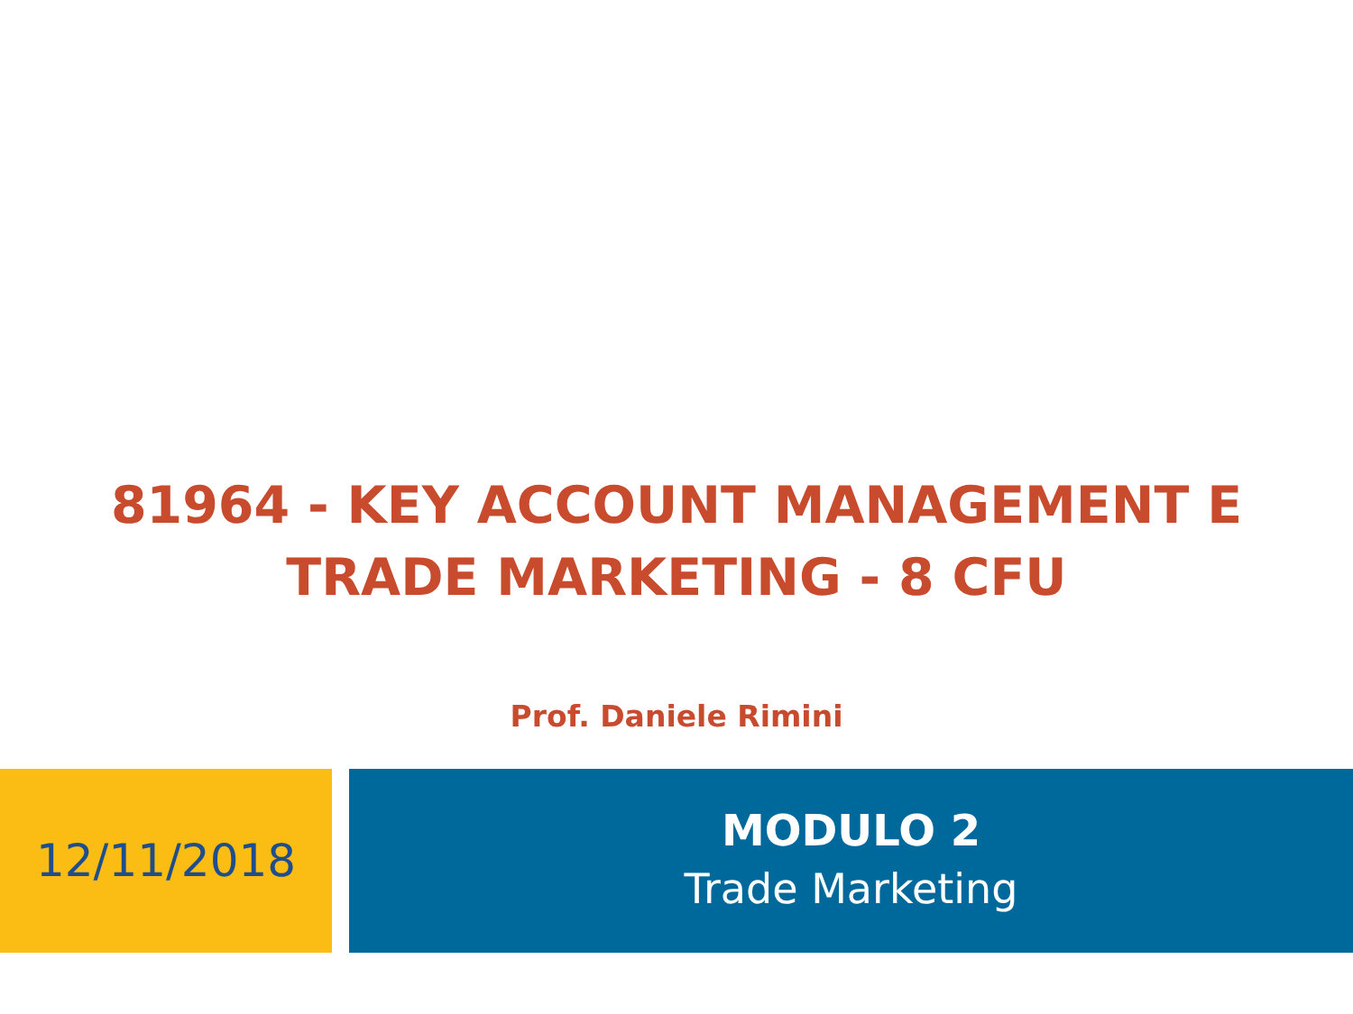81964 - KEY ACCOUNT MANAGEMENT E
TRADE MARKETING - 8 CFU
Prof. Daniele Rimini
12/11/2018
MODULO 2
Trade Marketing